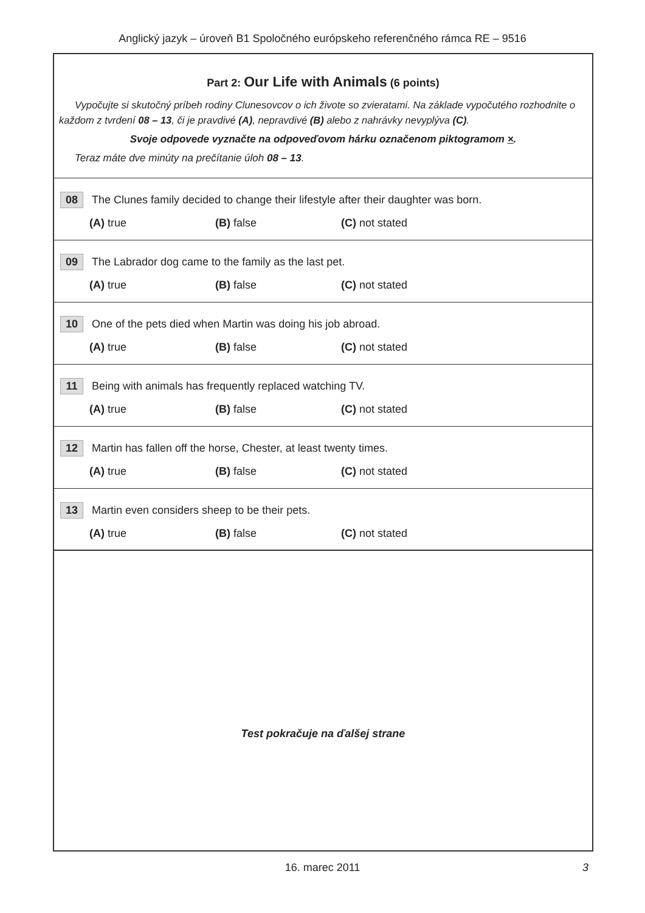Anglický jazyk – úroveň B1 Spoločného európskeho referenčného rámca RE – 9516
Part 2: Our Life with Animals (6 points)
Vypočujte si skutočný príbeh rodiny Clunesovcov o ich živote so zvieratami. Na základe vypočutého rozhodnite o každom z tvrdení 08 – 13, či je pravdivé (A), nepravdivé (B) alebo z nahrávky nevyplýva (C).
Svoje odpovede vyznačte na odpoveďovom hárku označenom piktogramom ×.
Teraz máte dve minúty na prečítanie úloh 08 – 13.
08 The Clunes family decided to change their lifestyle after their daughter was born.
(A) true (B) false (C) not stated
09 The Labrador dog came to the family as the last pet.
(A) true (B) false (C) not stated
10 One of the pets died when Martin was doing his job abroad.
(A) true (B) false (C) not stated
11 Being with animals has frequently replaced watching TV.
(A) true (B) false (C) not stated
12 Martin has fallen off the horse, Chester, at least twenty times.
(A) true (B) false (C) not stated
13 Martin even considers sheep to be their pets.
(A) true (B) false (C) not stated
Test pokračuje na ďalšej strane
16. marec 2011 3